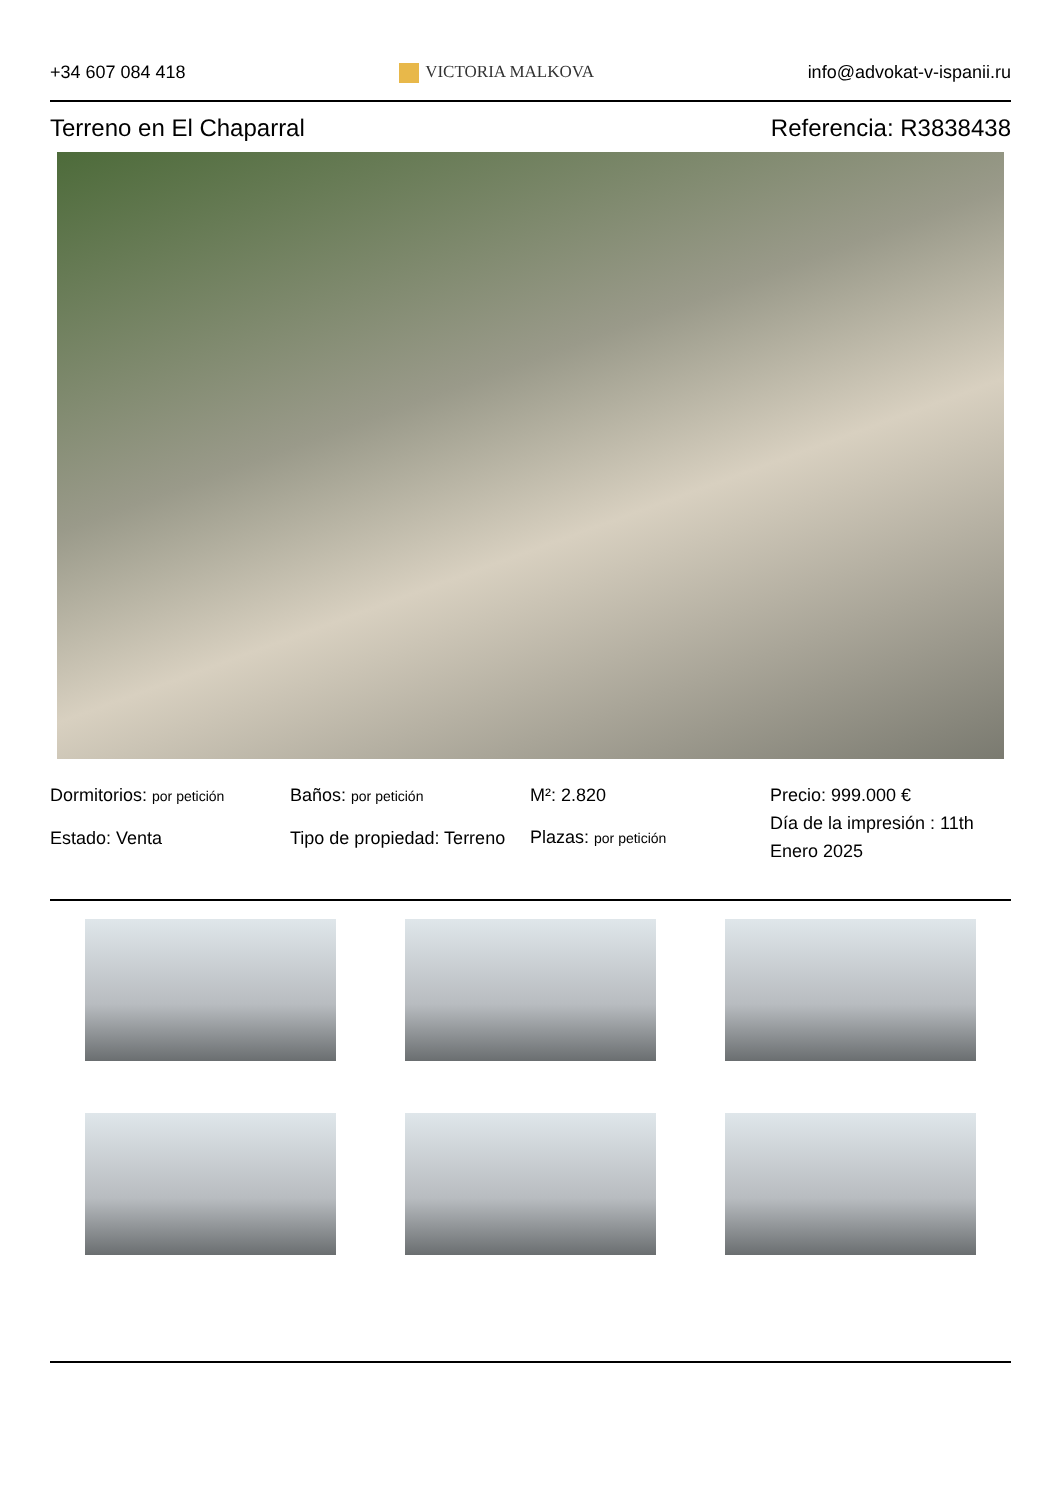+34 607 084 418 VICTORIA MALKOVA info@advokat-v-ispanii.ru
Terreno en El Chaparral Referencia: R3838438
Dormitorios: por petición
Estado: Venta
Baños: por petición
Tipo de propiedad: Terreno
M²: 2.820
Plazas: por petición
Precio: 999.000 €
Día de la impresión : 11th Enero 2025